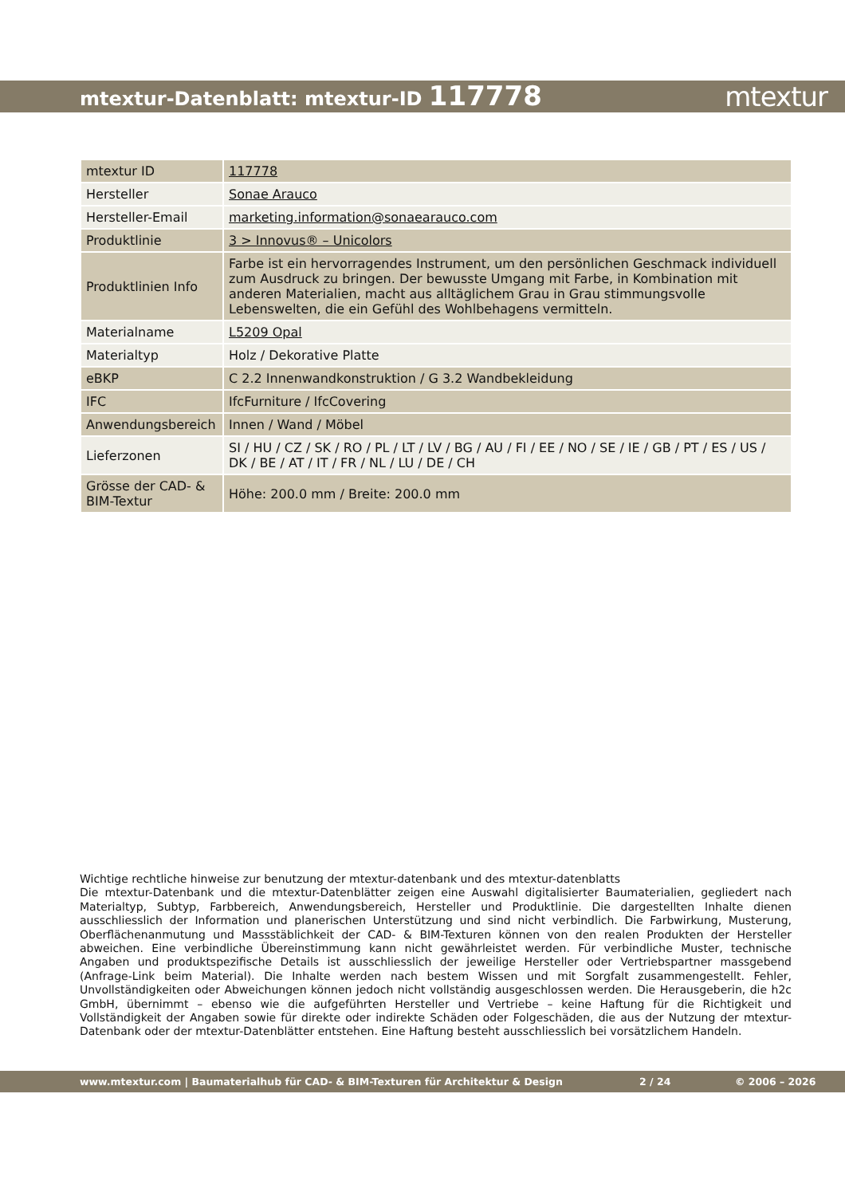mtextur-Datenblatt: mtextur-ID 117778
mtextur
| mtextur ID | 117778 |
| Hersteller | Sonae Arauco |
| Hersteller-Email | marketing.information@sonaearauco.com |
| Produktlinie | 3 > Innovus® – Unicolors |
| Produktlinien Info | Farbe ist ein hervorragendes Instrument, um den persönlichen Geschmack individuell zum Ausdruck zu bringen. Der bewusste Umgang mit Farbe, in Kombination mit anderen Materialien, macht aus alltäglichem Grau in Grau stimmungsvolle Lebenswelten, die ein Gefühl des Wohlbehagens vermitteln. |
| Materialname | L5209 Opal |
| Materialtyp | Holz / Dekorative Platte |
| eBKP | C 2.2 Innenwandkonstruktion / G 3.2 Wandbekleidung |
| IFC | IfcFurniture / IfcCovering |
| Anwendungsbereich | Innen / Wand / Möbel |
| Lieferzonen | SI / HU / CZ / SK / RO / PL / LT / LV / BG / AU / FI / EE / NO / SE / IE / GB / PT / ES / US / DK / BE / AT / IT / FR / NL / LU / DE / CH |
| Grösse der CAD- & BIM-Textur | Höhe: 200.0 mm / Breite: 200.0 mm |
Wichtige rechtliche hinweise zur benutzung der mtextur-datenbank und des mtextur-datenblatts
Die mtextur-Datenbank und die mtextur-Datenblätter zeigen eine Auswahl digitalisierter Baumaterialien, gegliedert nach Materialtyp, Subtyp, Farbbereich, Anwendungsbereich, Hersteller und Produktlinie. Die dargestellten Inhalte dienen ausschliesslich der Information und planerischen Unterstützung und sind nicht verbindlich. Die Farbwirkung, Musterung, Oberflächenanmutung und Massstäblichkeit der CAD- & BIM-Texturen können von den realen Produkten der Hersteller abweichen. Eine verbindliche Übereinstimmung kann nicht gewährleistet werden. Für verbindliche Muster, technische Angaben und produktspezifische Details ist ausschliesslich der jeweilige Hersteller oder Vertriebspartner massgebend (Anfrage-Link beim Material). Die Inhalte werden nach bestem Wissen und mit Sorgfalt zusammengestellt. Fehler, Unvollständigkeiten oder Abweichungen können jedoch nicht vollständig ausgeschlossen werden. Die Herausgeberin, die h2c GmbH, übernimmt – ebenso wie die aufgeführten Hersteller und Vertriebe – keine Haftung für die Richtigkeit und Vollständigkeit der Angaben sowie für direkte oder indirekte Schäden oder Folgeschäden, die aus der Nutzung der mtextur-Datenbank oder der mtextur-Datenblätter entstehen. Eine Haftung besteht ausschliesslich bei vorsätzlichem Handeln.
www.mtextur.com | Baumaterialhub für CAD- & BIM-Texturen für Architektur & Design 2 / 24 © 2006 – 2026